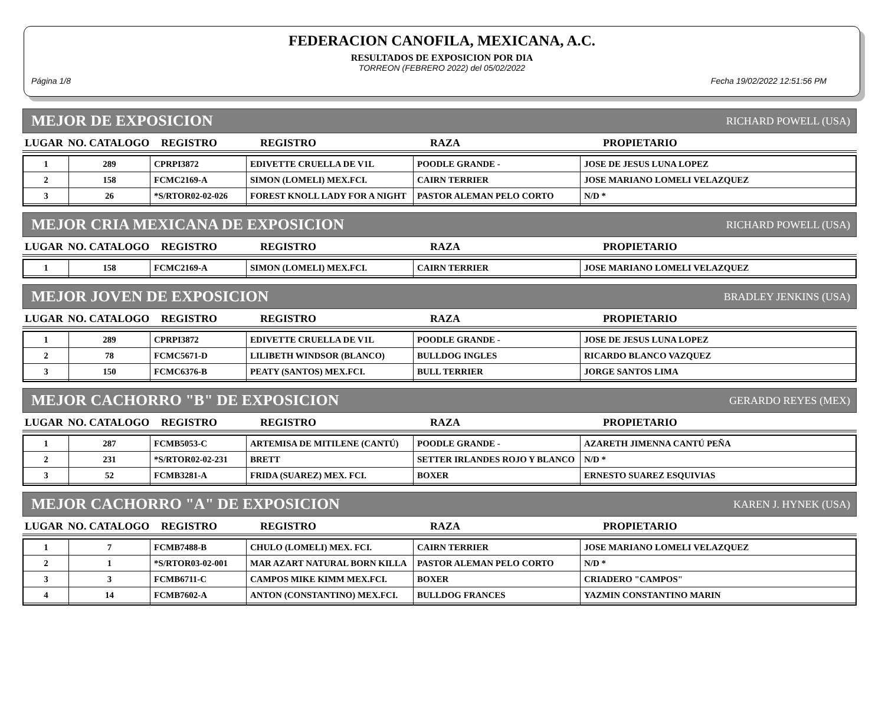FEDERACION CANOFILA, MEXICANA, A.C.
RESULTADOS DE EXPOSICION POR DIA
TORREON (FEBRERO 2022) del 05/02/2022
Página 1/8 Fecha 19/02/2022 12:51:56 PM
MEJOR DE EXPOSICION RICHARD POWELL (USA)
| LUGAR | NO. CATALOGO | REGISTRO | REGISTRO | RAZA | PROPIETARIO |
| --- | --- | --- | --- | --- | --- |
| 1 | 289 | CPRPI3872 | EDIVETTE CRUELLA DE V1L | POODLE GRANDE - | JOSE DE JESUS LUNA LOPEZ |
| 2 | 158 | FCMC2169-A | SIMON (LOMELI) MEX.FCI. | CAIRN TERRIER | JOSE MARIANO LOMELI VELAZQUEZ |
| 3 | 26 | *S/RTOR02-02-026 | FOREST KNOLL LADY FOR A NIGHT | PASTOR ALEMAN PELO CORTO | N/D * |
MEJOR CRIA MEXICANA DE EXPOSICION RICHARD POWELL (USA)
| LUGAR | NO. CATALOGO | REGISTRO | REGISTRO | RAZA | PROPIETARIO |
| --- | --- | --- | --- | --- | --- |
| 1 | 158 | FCMC2169-A | SIMON (LOMELI) MEX.FCI. | CAIRN TERRIER | JOSE MARIANO LOMELI VELAZQUEZ |
MEJOR JOVEN DE EXPOSICION BRADLEY JENKINS (USA)
| LUGAR | NO. CATALOGO | REGISTRO | REGISTRO | RAZA | PROPIETARIO |
| --- | --- | --- | --- | --- | --- |
| 1 | 289 | CPRPI3872 | EDIVETTE CRUELLA DE V1L | POODLE GRANDE - | JOSE DE JESUS LUNA LOPEZ |
| 2 | 78 | FCMC5671-D | LILIBETH WINDSOR (BLANCO) | BULLDOG INGLES | RICARDO BLANCO VAZQUEZ |
| 3 | 150 | FCMC6376-B | PEATY (SANTOS) MEX.FCI. | BULL TERRIER | JORGE SANTOS LIMA |
MEJOR CACHORRO "B" DE EXPOSICION GERARDO REYES (MEX)
| LUGAR | NO. CATALOGO | REGISTRO | REGISTRO | RAZA | PROPIETARIO |
| --- | --- | --- | --- | --- | --- |
| 1 | 287 | FCMB5053-C | ARTEMISA DE MITILENE (CANTÚ) | POODLE GRANDE - | AZARETH JIMENNA CANTÚ PEÑA |
| 2 | 231 | *S/RTOR02-02-231 | BRETT | SETTER IRLANDES ROJO Y BLANCO | N/D * |
| 3 | 52 | FCMB3281-A | FRIDA (SUAREZ) MEX. FCI. | BOXER | ERNESTO SUAREZ ESQUIVIAS |
MEJOR CACHORRO "A" DE EXPOSICION KAREN J. HYNEK (USA)
| LUGAR | NO. CATALOGO | REGISTRO | REGISTRO | RAZA | PROPIETARIO |
| --- | --- | --- | --- | --- | --- |
| 1 | 7 | FCMB7488-B | CHULO (LOMELI) MEX. FCI. | CAIRN TERRIER | JOSE MARIANO LOMELI VELAZQUEZ |
| 2 | 1 | *S/RTOR03-02-001 | MAR AZART NATURAL BORN KILLA | PASTOR ALEMAN PELO CORTO | N/D * |
| 3 | 3 | FCMB6711-C | CAMPOS MIKE KIMM MEX.FCI. | BOXER | CRIADERO "CAMPOS" |
| 4 | 14 | FCMB7602-A | ANTON (CONSTANTINO) MEX.FCI. | BULLDOG FRANCES | YAZMIN CONSTANTINO MARIN |